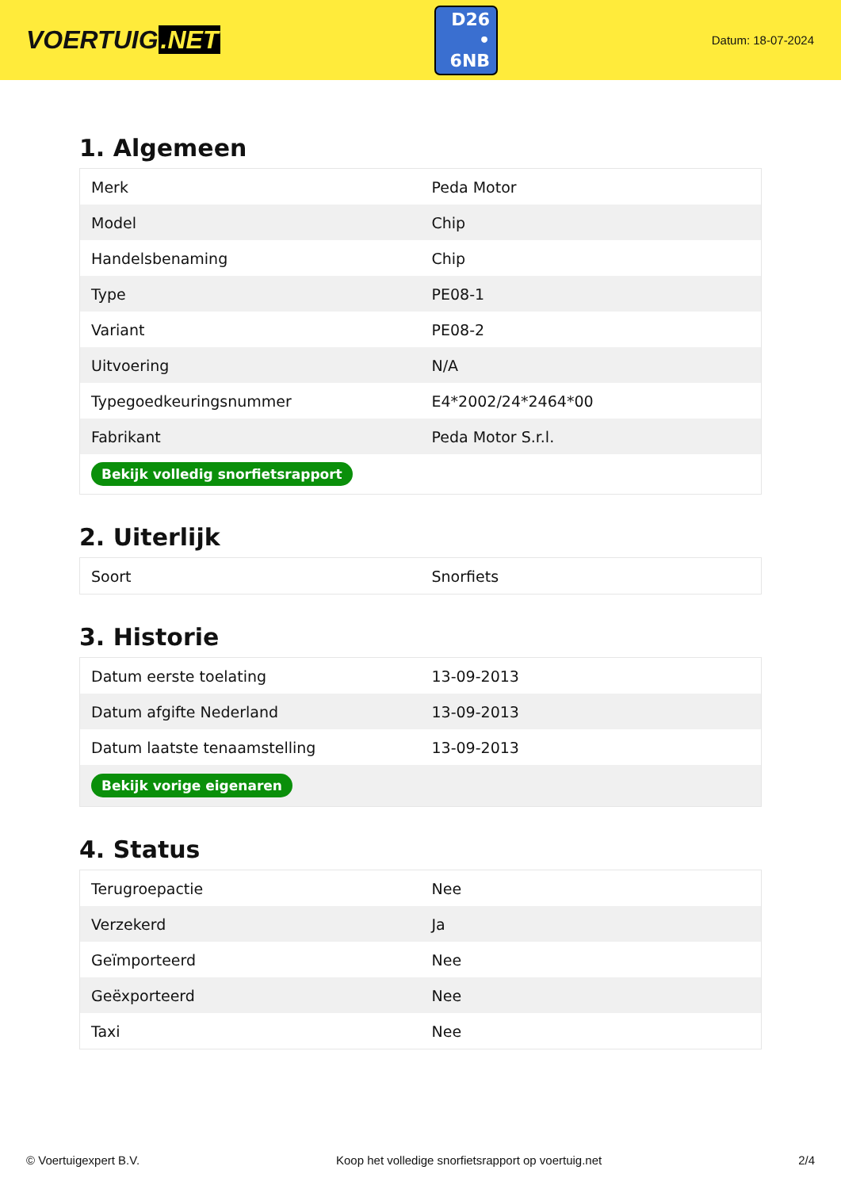VOERTUIG.NET
D26
• 6NB
Datum: 18-07-2024
1. Algemeen
| Merk | Peda Motor |
| Model | Chip |
| Handelsbenaming | Chip |
| Type | PE08-1 |
| Variant | PE08-2 |
| Uitvoering | N/A |
| Typegoedkeuringsnummer | E4*2002/24*2464*00 |
| Fabrikant | Peda Motor S.r.l. |
| Bekijk volledig snorfietsrapport | |
2. Uiterlijk
| Soort | Snorfiets |
3. Historie
| Datum eerste toelating | 13-09-2013 |
| Datum afgifte Nederland | 13-09-2013 |
| Datum laatste tenaamstelling | 13-09-2013 |
| Bekijk vorige eigenaren | |
4. Status
| Terugroepactie | Nee |
| Verzekerd | Ja |
| Geïmporteerd | Nee |
| Geëxporteerd | Nee |
| Taxi | Nee |
© Voertuigexpert B.V. Koop het volledige snorfietsrapport op voertuig.net 2/4